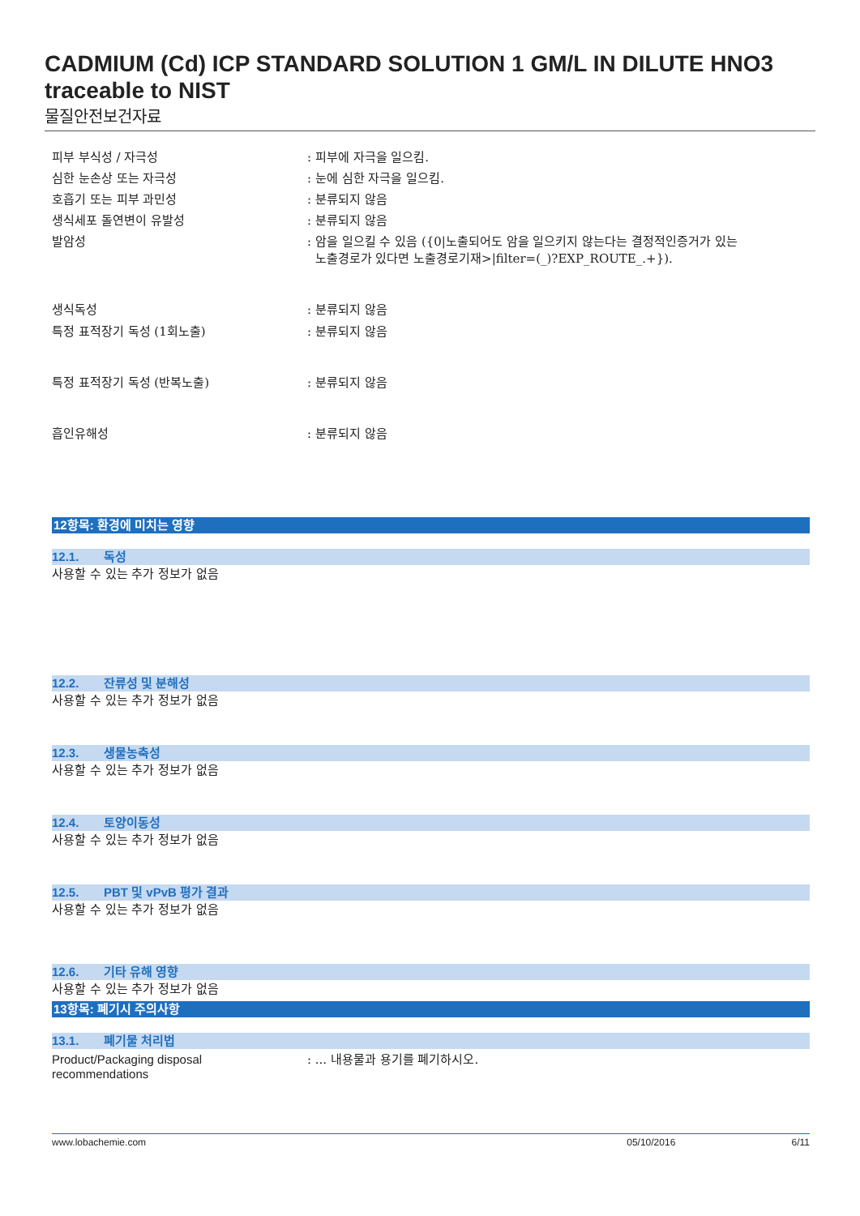CADMIUM (Cd) ICP STANDARD SOLUTION 1 GM/L IN DILUTE HNO3
traceable to NIST
물질안전보건자료
피부 부식성 / 자극성 : 피부에 자극을 일으킴.
심한 눈손상 또는 자극성 : 눈에 심한 자극을 일으킴.
호흡기 또는 피부 과민성 : 분류되지 않음
생식세포 돌연변이 유발성 : 분류되지 않음
발암성 : 암을 일으킬 수 있음 ({0|노출되어도 암을 일으키지 않는다는 결정적인증거가 있는
노출경로가 있다면 노출경로기재>|filter=(_)?EXP_ROUTE_.+}).
생식독성 : 분류되지 않음
특정 표적장기 독성 (1회노출) : 분류되지 않음
특정 표적장기 독성 (반복노출) : 분류되지 않음
흡인유해성 : 분류되지 않음
12항목: 환경에 미치는 영향
12.1. 독성
사용할 수 있는 추가 정보가 없음
12.2. 잔류성 및 분해성
사용할 수 있는 추가 정보가 없음
12.3. 생물농축성
사용할 수 있는 추가 정보가 없음
12.4. 토양이동성
사용할 수 있는 추가 정보가 없음
12.5. PBT 및 vPvB 평가 결과
사용할 수 있는 추가 정보가 없음
12.6. 기타 유해 영향
사용할 수 있는 추가 정보가 없음
13항목: 폐기시 주의사항
13.1. 폐기물 처리법
Product/Packaging disposal
recommendations
: ... 내용물과 용기를 폐기하시오.
www.lobachemie.com 05/10/2016 6/11